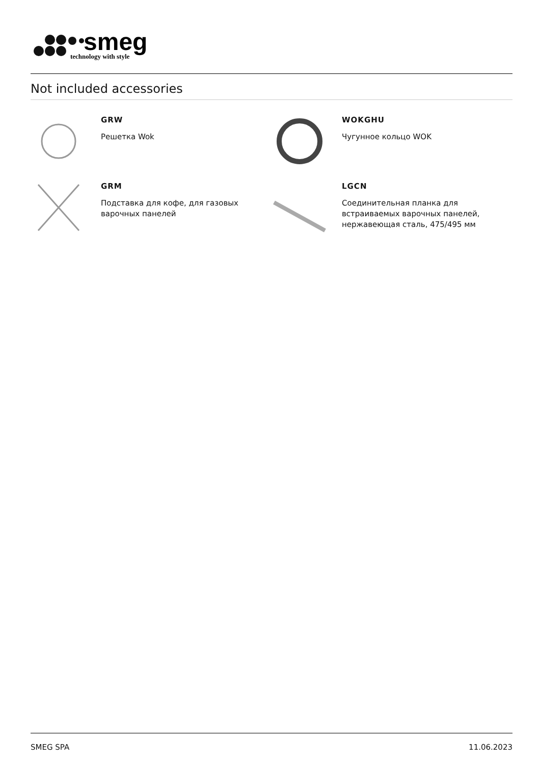smeg
technology with style
Not included accessories
GRW
Решетка Wok
WOKGHU
Чугунное кольцо WOK
GRM
Подставка для кофе, для газовых
варочных панелей
LGCN
Соединительная планка для
встраиваемых варочных панелей,
нержавеющая сталь, 475/495 мм
SMEG SPA 11.06.2023